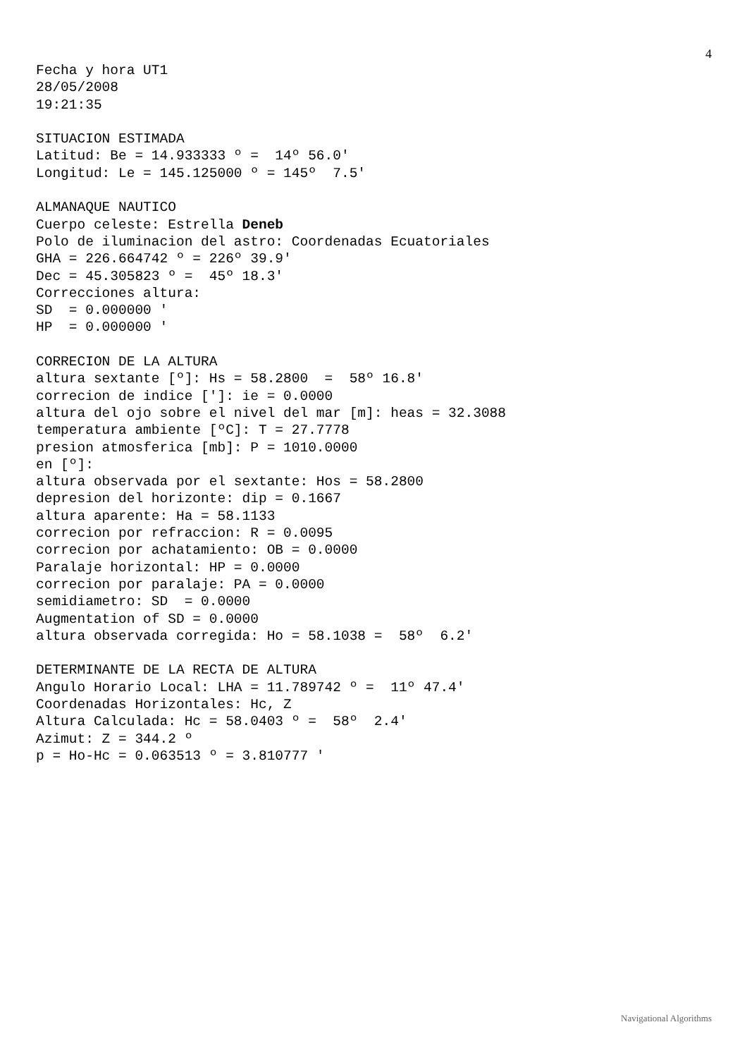4
Fecha y hora UT1
28/05/2008
19:21:35

SITUACION ESTIMADA
Latitud: Be = 14.933333 º =  14º 56.0'
Longitud: Le = 145.125000 º = 145º  7.5'

ALMANAQUE NAUTICO
Cuerpo celeste: Estrella Deneb
Polo de iluminacion del astro: Coordenadas Ecuatoriales
GHA = 226.664742 º = 226º 39.9'
Dec = 45.305823 º =  45º 18.3'
Correcciones altura:
SD  = 0.000000 '
HP  = 0.000000 '

CORRECION DE LA ALTURA
altura sextante [º]: Hs = 58.2800  =  58º 16.8'
correcion de indice [']: ie = 0.0000
altura del ojo sobre el nivel del mar [m]: heas = 32.3088
temperatura ambiente [ºC]: T = 27.7778
presion atmosferica [mb]: P = 1010.0000
en [º]:
altura observada por el sextante: Hos = 58.2800
depresion del horizonte: dip = 0.1667
altura aparente: Ha = 58.1133
correcion por refraccion: R = 0.0095
correcion por achatamiento: OB = 0.0000
Paralaje horizontal: HP = 0.0000
correcion por paralaje: PA = 0.0000
semidiametro: SD  = 0.0000
Augmentation of SD = 0.0000
altura observada corregida: Ho = 58.1038 =  58º  6.2'

DETERMINANTE DE LA RECTA DE ALTURA
Angulo Horario Local: LHA = 11.789742 º =  11º 47.4'
Coordenadas Horizontales: Hc, Z
Altura Calculada: Hc = 58.0403 º =  58º  2.4'
Azimut: Z = 344.2 º
p = Ho-Hc = 0.063513 º = 3.810777 '
Navigational Algorithms